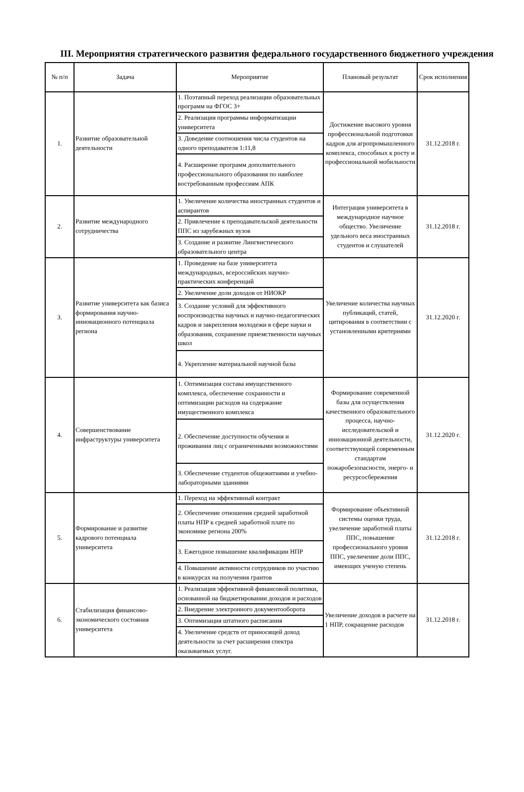III. Мероприятия стратегического развития федерального государственного бюджетного учреждения
| № п/п | Задача | Мероприятие | Плановый результат | Срок исполнения |
| --- | --- | --- | --- | --- |
| 1. | Развитие образовательной деятельности | 1. Поэтапный переход реализации образовательных программ на ФГОС 3+ | Достижение высокого уровня профессиональной подготовки кадров для агропромышленного комплекса, способных к росту и профессиональной мобильности | 31.12.2018 г. |
| | | 2. Реализация программы информатизации университета | | |
| | | 3. Доведение соотношения числа студентов на одного преподавателя 1:11,8 | | |
| | | 4. Расширение программ дополнительного профессионального образования по наиболее востребованным профессиям АПК | | |
| 2. | Развитие международного сотрудничества | 1. Увеличение количества иностранных студентов и аспирантов | Интеграция университета в международное научное общество. Увеличение удельного веса иностранных студентов и слушателей | 31.12.2018 г. |
| | | 2. Привлечение к преподавательской деятельности ППС из зарубежных вузов | | |
| | | 3. Создание и развитие Лингвистического образовательного центра | | |
| 3. | Развитие университета как базиса формирования научно-инновационного потенциала региона | 1. Проведение на базе университета международных, всероссийских научно-практических конференций | Увеличение количества научных публикаций, статей, цитирования в соответствии с установленными критериями | 31.12.2020 г. |
| | | 2. Увеличение доли доходов от НИОКР | | |
| | | 3. Создание условий для эффективного воспроизводства научных и научно-педагогических кадров и закрепления молодежи в сфере науки и образования, сохранение приемственности научных школ | | |
| | | 4. Укрепление материальной научной базы | | |
| 4. | Совершенствование инфраструктуры университета | 1. Оптимизация состава имущественного комплекса, обеспечение сохранности и оптимизации расходов на содержание имущественного комплекса | Формирование современной базы для осуществления качественного образовательного процесса, научно-исследовательской и инновационной деятельности, соответствующей современным стандартам пожаробезопасности, энерго- и ресурсосбережения | 31.12.2020 г. |
| | | 2. Обеспечение доступности обучения и проживания лиц с ограниченными возможностями | | |
| | | 3. Обеспечение студентов общежитиями и учебно-лабораторными зданиями | | |
| 5. | Формирование и развитие кадрового потенциала университета | 1. Переход на эффективный контракт | Формирование объективной системы оценки труда, увеличение заработной платы ППС, повышение профессионального уровня ППС, увеличение доли ППС, имеющих ученую степень | 31.12.2018 г. |
| | | 2. Обеспечение отношения средней заработной платы НПР к средней заработной плате по экономике региона 200% | | |
| | | 3. Ежегодное повышение квалификации НПР | | |
| | | 4. Повышение активности сотрудников по участию в конкурсах на получения грантов | | |
| 6. | Стабилизация финансово-экономического состояния университета | 1. Реализация эффективной финансовой политики, основанной на бюджетировании доходов и расходов | Увеличение доходов в расчете на 1 НПР, сокращение расходов | 31.12.2018 г. |
| | | 2. Внедрение электронного документооборота | | |
| | | 3. Оптимизация штатного расписания | | |
| | | 4. Увеличение средств от приносящей доход деятельности за счет расширения спектра оказываемых услуг. | | |